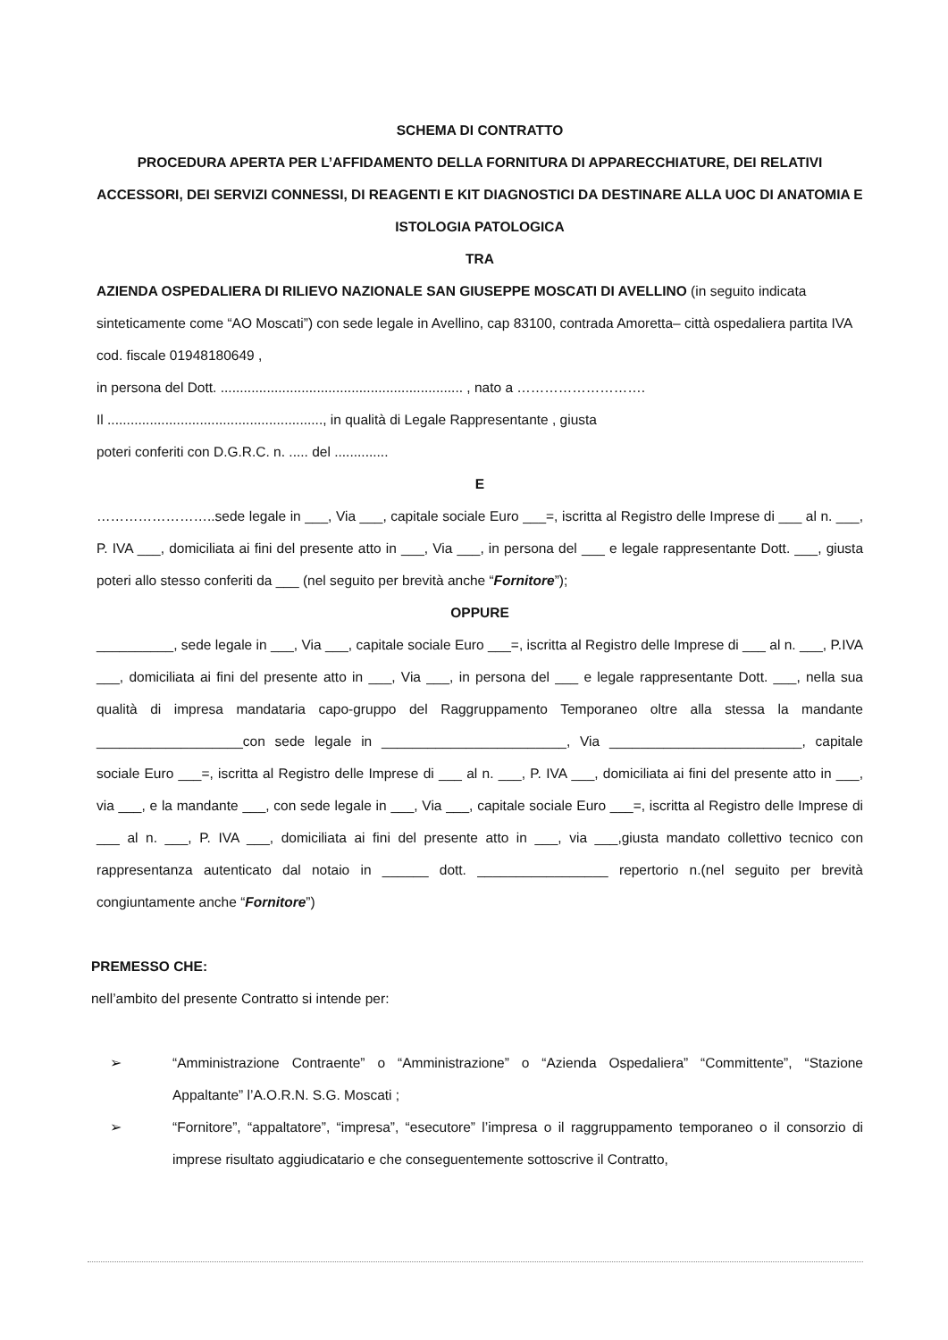SCHEMA DI CONTRATTO
PROCEDURA APERTA PER L’AFFIDAMENTO DELLA FORNITURA DI APPARECCHIATURE, DEI RELATIVI ACCESSORI, DEI SERVIZI CONNESSI, DI REAGENTI E KIT DIAGNOSTICI DA DESTINARE ALLA UOC DI ANATOMIA E ISTOLOGIA PATOLOGICA
TRA
AZIENDA OSPEDALIERA DI RILIEVO NAZIONALE SAN GIUSEPPE MOSCATI DI AVELLINO (in seguito indicata sinteticamente come “AO Moscati”) con sede legale in Avellino, cap 83100, contrada Amoretta– città ospedaliera partita IVA cod. fiscale 01948180649 ,
in persona del Dott. ............................................................... , nato a ……………………….
Il ........................................................, in qualità di Legale Rappresentante , giusta
poteri conferiti con D.G.R.C. n. ..... del ..............
E
……………………..sede legale in ___, Via ___, capitale sociale Euro ___=, iscritta al Registro delle Imprese di ___ al n. ___, P. IVA ___, domiciliata ai fini del presente atto in ___, Via ___, in persona del ___ e legale rappresentante Dott. ___, giusta poteri allo stesso conferiti da ___ (nel seguito per brevità anche “Fornitore”);
OPPURE
__________, sede legale in ___, Via ___, capitale sociale Euro ___=, iscritta al Registro delle Imprese di ___ al n. ___, P.IVA ___, domiciliata ai fini del presente atto in ___, Via ___, in persona del ___ e legale rappresentante Dott. ___, nella sua qualità di impresa mandataria capo-gruppo del Raggruppamento Temporaneo oltre alla stessa la mandante ___________________con sede legale in ________________________, Via _________________________, capitale sociale Euro ___=, iscritta al Registro delle Imprese di ___ al n. ___, P. IVA ___, domiciliata ai fini del presente atto in ___, via ___, e la mandante ___, con sede legale in ___, Via ___, capitale sociale Euro ___=, iscritta al Registro delle Imprese di ___ al n. ___, P. IVA ___, domiciliata ai fini del presente atto in ___, via ___,giusta mandato collettivo tecnico con rappresentanza autenticato dal notaio in ______ dott. _________________ repertorio n.(nel seguito per brevità congiuntamente anche “Fornitore”)
PREMESSO CHE:
nell’ambito del presente Contratto si intende per:
➢ “Amministrazione Contraente” o “Amministrazione” o “Azienda Ospedaliera” “Committente”, “Stazione Appaltante” l’A.O.R.N. S.G. Moscati ;
➢ “Fornitore”, “appaltatore”, “impresa”, “esecutore” l’impresa o il raggruppamento temporaneo o il consorzio di imprese risultato aggiudicatario e che conseguentemente sottoscrive il Contratto,